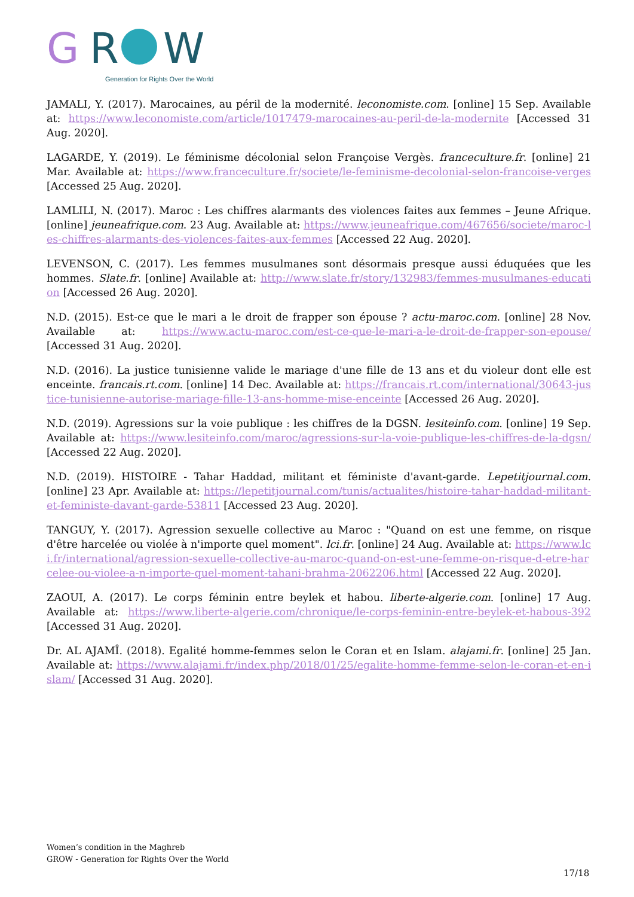G
R
W
Generation for Rights Over the World
JAMALI, Y. (2017). Marocaines, au péril de la modernité. leconomiste.com. [online] 15 Sep. Available at: https://www.leconomiste.com/article/1017479-marocaines-au-peril-de-la-modernite [Accessed 31 Aug. 2020].
LAGARDE, Y. (2019). Le féminisme décolonial selon Françoise Vergès. franceculture.fr. [online] 21 Mar. Available at: https://www.franceculture.fr/societe/le-feminisme-decolonial-selon-francoise-verges [Accessed 25 Aug. 2020].
LAMLILI, N. (2017). Maroc : Les chiffres alarmants des violences faites aux femmes – Jeune Afrique. [online] jeuneafrique.com. 23 Aug. Available at: https://www.jeuneafrique.com/467656/societe/maroc-les-chiffres-alarmants-des-violences-faites-aux-femmes [Accessed 22 Aug. 2020].
LEVENSON, C. (2017). Les femmes musulmanes sont désormais presque aussi éduquées que les hommes. Slate.fr. [online] Available at: http://www.slate.fr/story/132983/femmes-musulmanes-education [Accessed 26 Aug. 2020].
N.D. (2015). Est-ce que le mari a le droit de frapper son épouse ? actu-maroc.com. [online] 28 Nov. Available at: https://www.actu-maroc.com/est-ce-que-le-mari-a-le-droit-de-frapper-son-epouse/ [Accessed 31 Aug. 2020].
N.D. (2016). La justice tunisienne valide le mariage d'une fille de 13 ans et du violeur dont elle est enceinte. francais.rt.com. [online] 14 Dec. Available at: https://francais.rt.com/international/30643-justice-tunisienne-autorise-mariage-fille-13-ans-homme-mise-enceinte [Accessed 26 Aug. 2020].
N.D. (2019). Agressions sur la voie publique : les chiffres de la DGSN. lesiteinfo.com. [online] 19 Sep. Available at: https://www.lesiteinfo.com/maroc/agressions-sur-la-voie-publique-les-chiffres-de-la-dgsn/[Accessed 22 Aug. 2020].
N.D. (2019). HISTOIRE - Tahar Haddad, militant et féministe d'avant-garde. Lepetitjournal.com. [online] 23 Apr. Available at: https://lepetitjournal.com/tunis/actualites/histoire-tahar-haddad-militant-et-feministe-davant-garde-53811 [Accessed 23 Aug. 2020].
TANGUY, Y. (2017). Agression sexuelle collective au Maroc : "Quand on est une femme, on risque d'être harcelée ou violée à n'importe quel moment". lci.fr. [online] 24 Aug. Available at: https://www.lci.fr/international/agression-sexuelle-collective-au-maroc-quand-on-est-une-femme-on-risque-d-etre-harcelee-ou-violee-a-n-importe-quel-moment-tahani-brahma-2062206.html [Accessed 22 Aug. 2020].
ZAOUI, A. (2017). Le corps féminin entre beylek et habou. liberte-algerie.com. [online] 17 Aug. Available at: https://www.liberte-algerie.com/chronique/le-corps-feminin-entre-beylek-et-habous-392 [Accessed 31 Aug. 2020].
Dr. AL AJAMÎ. (2018). Egalité homme-femmes selon le Coran et en Islam. alajami.fr. [online] 25 Jan. Available at: https://www.alajami.fr/index.php/2018/01/25/egalite-homme-femme-selon-le-coran-et-en-islam/ [Accessed 31 Aug. 2020].
Women’s condition in the Maghreb
GROW - Generation for Rights Over the World
17/18